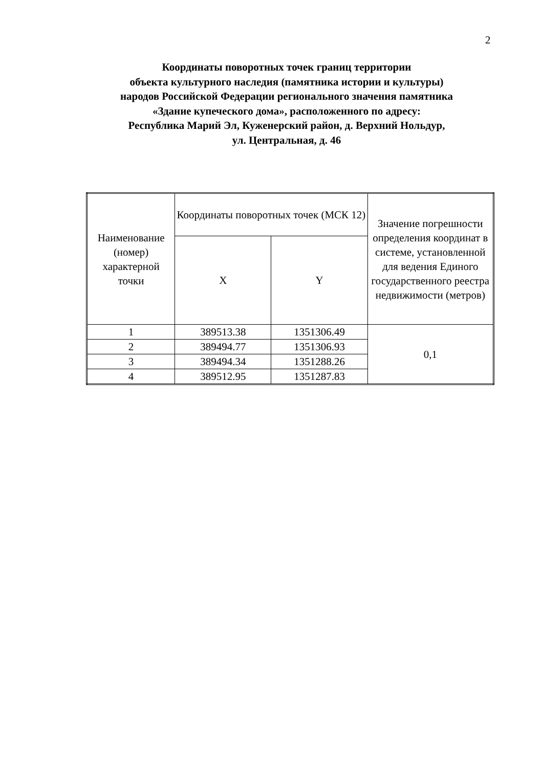2
Координаты поворотных точек границ территории
объекта культурного наследия (памятника истории и культуры)
народов Российской Федерации регионального значения памятника
«Здание купеческого дома», расположенного по адресу:
Республика Марий Эл, Куженерский район, д. Верхний Нольдур,
ул. Центральная, д. 46
| Наименование (номер) характерной точки | Координаты поворотных точек (МСК 12) | | Значение погрешности определения координат в системе, установленной для ведения Единого государственного реестра недвижимости (метров) |
| | X | Y | |
| 1 | 389513.38 | 1351306.49 | 0,1 |
| 2 | 389494.77 | 1351306.93 | |
| 3 | 389494.34 | 1351288.26 | |
| 4 | 389512.95 | 1351287.83 | |